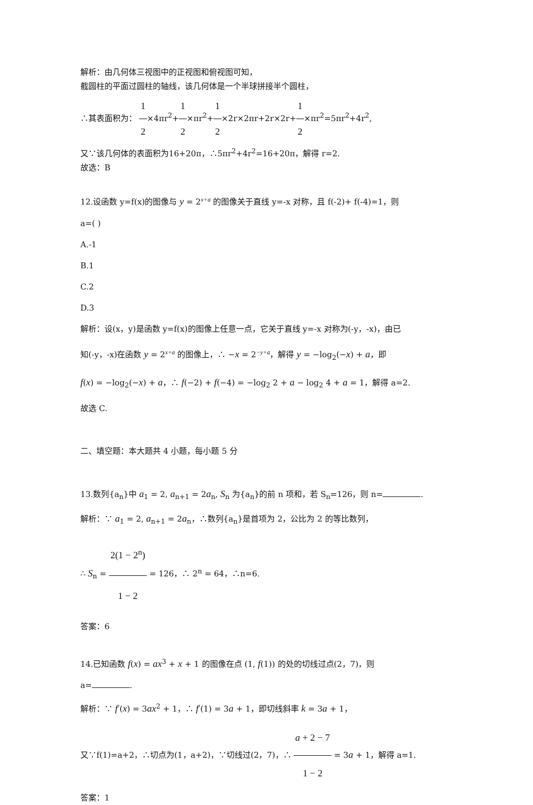解析：由几何体三视图中的正视图和俯视图可知，
截圆柱的平面过圆柱的轴线，该几何体是一个半球拼接半个圆柱，
∴其表面积为： 1 2×4πr<sup>2</sup>+1 2×πr<sup>2</sup>+1 2×2r×2πr+2r×2r+1 2×πr<sup>2</sup>=5πr<sup>2</sup>+4r<sup>2</sup>,
又∵该几何体的表面积为16+20π，∴5πr<sup>2</sup>+4r<sup>2</sup>=16+20π，解得 r=2.
故选：B
12.设函数 y=f(x)的图像与 y = 2<sup>x+a</sup> 的图像关于直线 y=-x 对称，且 f(-2)+ f(-4)=1，则
a=( )
A.-1
B.1
C.2
D.3
解析：设(x，y)是函数 y=f(x)的图像上任意一点，它关于直线 y=-x 对称为(-y，-x)，由已
知(-y，-x)在函数 y = 2<sup>x+a</sup> 的图像上，∴ −x = 2<sup>−y+a</sup>，解得 y = −log<sub>2</sub>(−x) + a，即
f(x) = −log<sub>2</sub>(−x) + a，∴ f(−2) + f(−4) = −log<sub>2</sub> 2 + a − log<sub>2</sub> 4 + a = 1，解得 a=2.
故选 C.
二、填空题：本大题共 4 小题，每小题 5 分
13.数列{a<sub>n</sub>}中 a<sub>1</sub> = 2, a<sub>n+1</sub> = 2a<sub>n</sub>, S<sub>n</sub> 为{a<sub>n</sub>}的前 n 项和，若 S<sub>n</sub>=126，则 n= .
解析：∵ a<sub>1</sub> = 2, a<sub>n+1</sub> = 2a<sub>n</sub>，∴数列{a<sub>n</sub>}是首项为 2，公比为 2 的等比数列，
∴ S<sub>n</sub> = 2(1 − 2<sup>n</sup>) 1 − 2 = 126，∴ 2<sup>n</sup> = 64，∴n=6.
答案：6
14.已知函数 f(x) = ax<sup>3</sup> + x + 1 的图像在点 (1, f(1)) 的处的切线过点(2，7)，则
a= .
解析：∵ f′(x) = 3ax<sup>2</sup> + 1，∴ f′(1) = 3a + 1，即切线斜率 k = 3a + 1，
又∵f(1)=a+2，∴切点为(1，a+2)，∵切线过(2，7)，∴ a + 2 − 7 1 − 2 = 3a + 1，解得 a=1.
答案：1